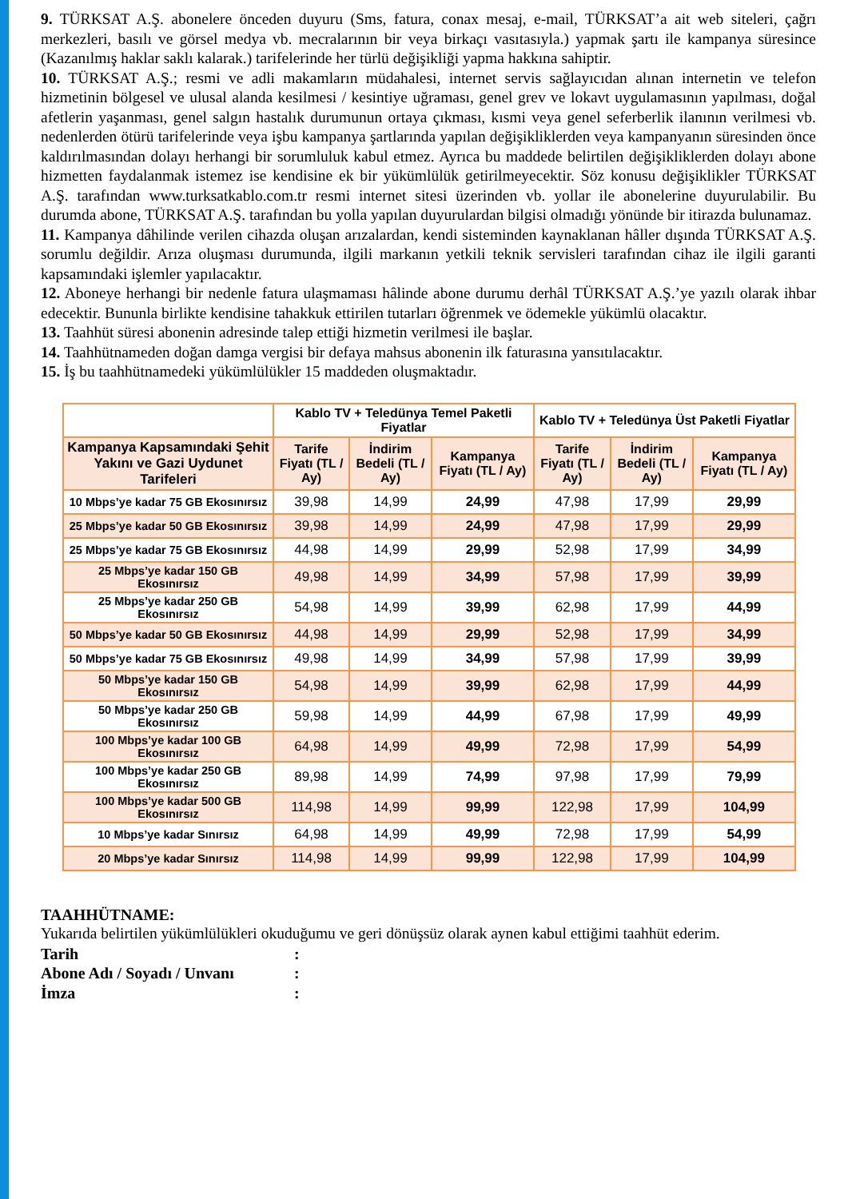9. TÜRKSAT A.Ş. abonelere önceden duyuru (Sms, fatura, conax mesaj, e-mail, TÜRKSAT’a ait web siteleri, çağrı merkezleri, basılı ve görsel medya vb. mecralarının bir veya birkaçı vasıtasıyla.) yapmak şartı ile kampanya süresince (Kazanılmış haklar saklı kalarak.) tarifelerinde her türlü değişikliği yapma hakkına sahiptir.
10. TÜRKSAT A.Ş.; resmi ve adli makamların müdahalesi, internet servis sağlayıcıdan alınan internetin ve telefon hizmetinin bölgesel ve ulusal alanda kesilmesi / kesintiye uğraması, genel grev ve lokavt uygulamasının yapılması, doğal afetlerin yaşanması, genel salgın hastalık durumunun ortaya çıkması, kısmi veya genel seferberlik ilanının verilmesi vb. nedenlerden ötürü tarifelerinde veya işbu kampanya şartlarında yapılan değişikliklerden veya kampanyanın süresinden önce kaldırılmasından dolayı herhangi bir sorumluluk kabul etmez. Ayrıca bu maddede belirtilen değişikliklerden dolayı abone hizmetten faydalanmak istemez ise kendisine ek bir yükümlülük getirilmeyecektir. Söz konusu değişiklikler TÜRKSAT A.Ş. tarafından www.turksatkablo.com.tr resmi internet sitesi üzerinden vb. yollar ile abonelerine duyurulabilir. Bu durumda abone, TÜRKSAT A.Ş. tarafından bu yolla yapılan duyurulardan bilgisi olmadığı yönünde bir itirazda bulunamaz.
11. Kampanya dâhilinde verilen cihazda oluşan arızalardan, kendi sisteminden kaynaklanan hâller dışında TÜRKSAT A.Ş. sorumlu değildir. Arıza oluşması durumunda, ilgili markanın yetkili teknik servisleri tarafından cihaz ile ilgili garanti kapsamındaki işlemler yapılacaktır.
12. Aboneye herhangi bir nedenle fatura ulaşmaması hâlinde abone durumu derhâl TÜRKSAT A.Ş.’ye yazılı olarak ihbar edecektir. Bununla birlikte kendisine tahakkuk ettirilen tutarları öğrenmek ve ödemekle yükümlü olacaktır.
13. Taahhüt süresi abonenin adresinde talep ettiği hizmetin verilmesi ile başlar.
14. Taahhütnameden doğan damga vergisi bir defaya mahsus abonenin ilk faturasına yansıtılacaktır.
15. İş bu taahhütnamedeki yükümlülükler 15 maddeden oluşmaktadır.
| | Kablo TV + Teledünya Temel Paketli Fiyatlar | | | Kablo TV + Teledünya Üst Paketli Fiyatlar | | |
| --- | --- | --- | --- | --- | --- | --- |
| Kampanya Kapsamındaki Şehit Yakını ve Gazi Uydunet Tarifeleri | Tarife Fiyatı (TL / Ay) | İndirim Bedeli (TL / Ay) | Kampanya Fiyatı (TL / Ay) | Tarife Fiyatı (TL / Ay) | İndirim Bedeli (TL / Ay) | Kampanya Fiyatı (TL / Ay) |
| 10 Mbps’ye kadar 75 GB Ekosınırsız | 39,98 | 14,99 | 24,99 | 47,98 | 17,99 | 29,99 |
| 25 Mbps’ye kadar 50 GB Ekosınırsız | 39,98 | 14,99 | 24,99 | 47,98 | 17,99 | 29,99 |
| 25 Mbps’ye kadar 75 GB Ekosınırsız | 44,98 | 14,99 | 29,99 | 52,98 | 17,99 | 34,99 |
| 25 Mbps’ye kadar 150 GB Ekosınırsız | 49,98 | 14,99 | 34,99 | 57,98 | 17,99 | 39,99 |
| 25 Mbps’ye kadar 250 GB Ekosınırsız | 54,98 | 14,99 | 39,99 | 62,98 | 17,99 | 44,99 |
| 50 Mbps’ye kadar 50 GB Ekosınırsız | 44,98 | 14,99 | 29,99 | 52,98 | 17,99 | 34,99 |
| 50 Mbps’ye kadar 75 GB Ekosınırsız | 49,98 | 14,99 | 34,99 | 57,98 | 17,99 | 39,99 |
| 50 Mbps’ye kadar 150 GB Ekosınırsız | 54,98 | 14,99 | 39,99 | 62,98 | 17,99 | 44,99 |
| 50 Mbps’ye kadar 250 GB Ekosınırsız | 59,98 | 14,99 | 44,99 | 67,98 | 17,99 | 49,99 |
| 100 Mbps’ye kadar 100 GB Ekosınırsız | 64,98 | 14,99 | 49,99 | 72,98 | 17,99 | 54,99 |
| 100 Mbps’ye kadar 250 GB Ekosınırsız | 89,98 | 14,99 | 74,99 | 97,98 | 17,99 | 79,99 |
| 100 Mbps’ye kadar 500 GB Ekosınırsız | 114,98 | 14,99 | 99,99 | 122,98 | 17,99 | 104,99 |
| 10 Mbps’ye kadar Sınırsız | 64,98 | 14,99 | 49,99 | 72,98 | 17,99 | 54,99 |
| 20 Mbps’ye kadar Sınırsız | 114,98 | 14,99 | 99,99 | 122,98 | 17,99 | 104,99 |
TAAHHÜTNAME:
Yukarıda belirtilen yükümlülükleri okuduğumu ve geri dönüşsüz olarak aynen kabul ettiğimi taahhüt ederim.
Tarih :
Abone Adı / Soyadı / Unvanı :
İmza :